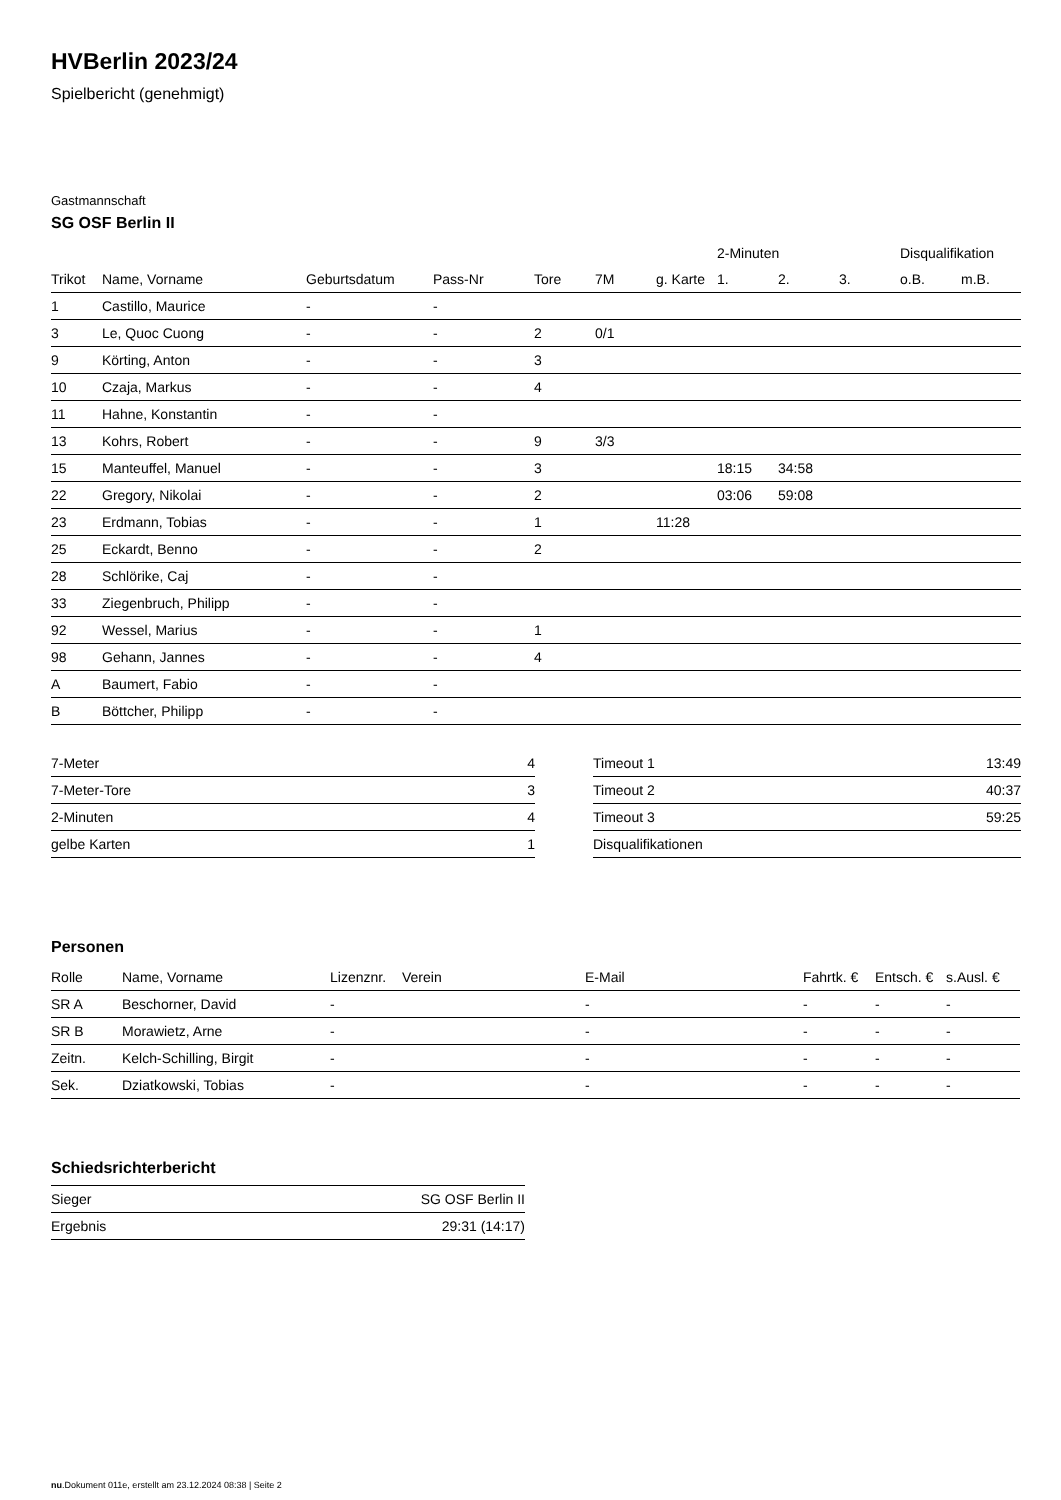HVBerlin 2023/24
Spielbericht (genehmigt)
Gastmannschaft
SG OSF Berlin II
| | | | | | | | 2-Minuten | | | Disqualifikation | |
| --- | --- | --- | --- | --- | --- | --- | --- | --- | --- | --- | --- |
| Trikot | Name, Vorname | Geburtsdatum | Pass-Nr | Tore | 7M | g. Karte | 1. | 2. | 3. | o.B. | m.B. |
| 1 | Castillo, Maurice | - | - | | | | | | | | |
| 3 | Le, Quoc Cuong | - | - | 2 | 0/1 | | | | | | |
| 9 | Körting, Anton | - | - | 3 | | | | | | | |
| 10 | Czaja, Markus | - | - | 4 | | | | | | | |
| 11 | Hahne, Konstantin | - | - | | | | | | | | |
| 13 | Kohrs, Robert | - | - | 9 | 3/3 | | | | | | |
| 15 | Manteuffel, Manuel | - | - | 3 | | | 18:15 | 34:58 | | | |
| 22 | Gregory, Nikolai | - | - | 2 | | | 03:06 | 59:08 | | | |
| 23 | Erdmann, Tobias | - | - | 1 | | 11:28 | | | | | |
| 25 | Eckardt, Benno | - | - | 2 | | | | | | | |
| 28 | Schlörike, Caj | - | - | | | | | | | | |
| 33 | Ziegenbruch, Philipp | - | - | | | | | | | | |
| 92 | Wessel, Marius | - | - | 1 | | | | | | | |
| 98 | Gehann, Jannes | - | - | 4 | | | | | | | |
| A | Baumert, Fabio | - | - | | | | | | | | |
| B | Böttcher, Philipp | - | - | | | | | | | | |
| 7-Meter | 4 |
| 7-Meter-Tore | 3 |
| 2-Minuten | 4 |
| gelbe Karten | 1 |
| Timeout 1 | 13:49 |
| Timeout 2 | 40:37 |
| Timeout 3 | 59:25 |
| Disqualifikationen | |
Personen
| Rolle | Name, Vorname | Lizenznr. | Verein | E-Mail | Fahrtk. € | Entsch. € | s.Ausl. € |
| --- | --- | --- | --- | --- | --- | --- | --- |
| SR A | Beschorner, David | - | | - | - | - | - |
| SR B | Morawietz, Arne | - | | - | - | - | - |
| Zeitn. | Kelch-Schilling, Birgit | - | | - | - | - | - |
| Sek. | Dziatkowski, Tobias | - | | - | - | - | - |
Schiedsrichterbericht
| Sieger | SG OSF Berlin II |
| Ergebnis | 29:31 (14:17) |
nu.Dokument 011e, erstellt am 23.12.2024 08:38 | Seite 2